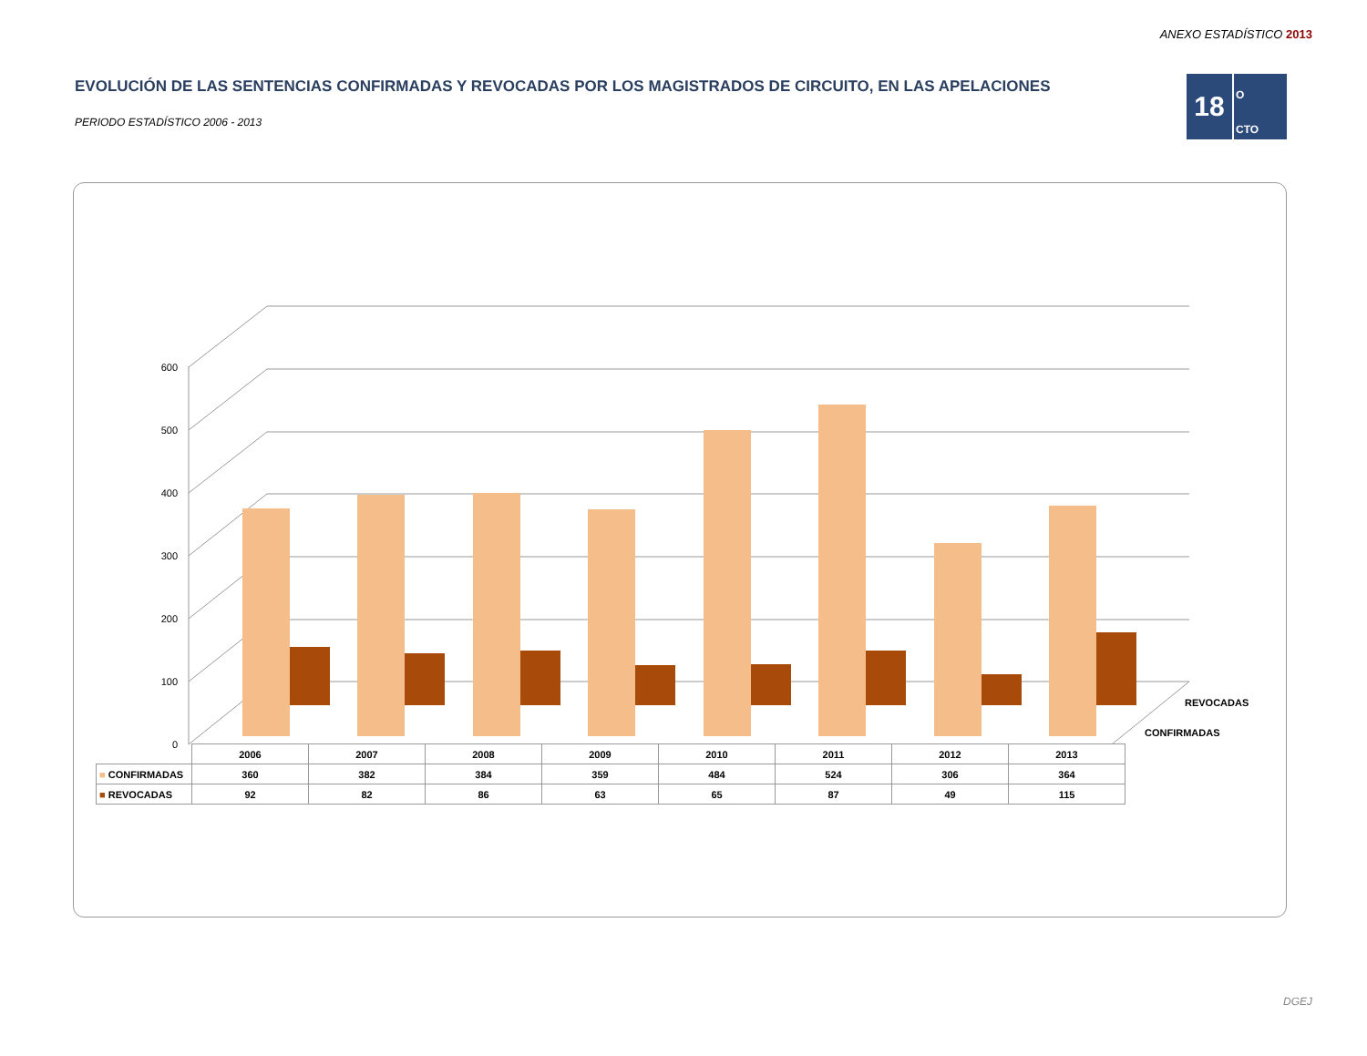ANEXO ESTADÍSTICO 2013
18
O
CTO
EVOLUCIÓN DE LAS SENTENCIAS CONFIRMADAS Y REVOCADAS POR LOS MAGISTRADOS DE CIRCUITO, EN LAS APELACIONES
PERIODO ESTADÍSTICO 2006 - 2013
0
100
200
300
400
500
600
REVOCADAS
CONFIRMADAS
| | 2006 | 2007 | 2008 | 2009 | 2010 | 2011 | 2012 | 2013 |
| ■ CONFIRMADAS | 360 | 382 | 384 | 359 | 484 | 524 | 306 | 364 |
| ■ REVOCADAS | 92 | 82 | 86 | 63 | 65 | 87 | 49 | 115 |
DGEJ